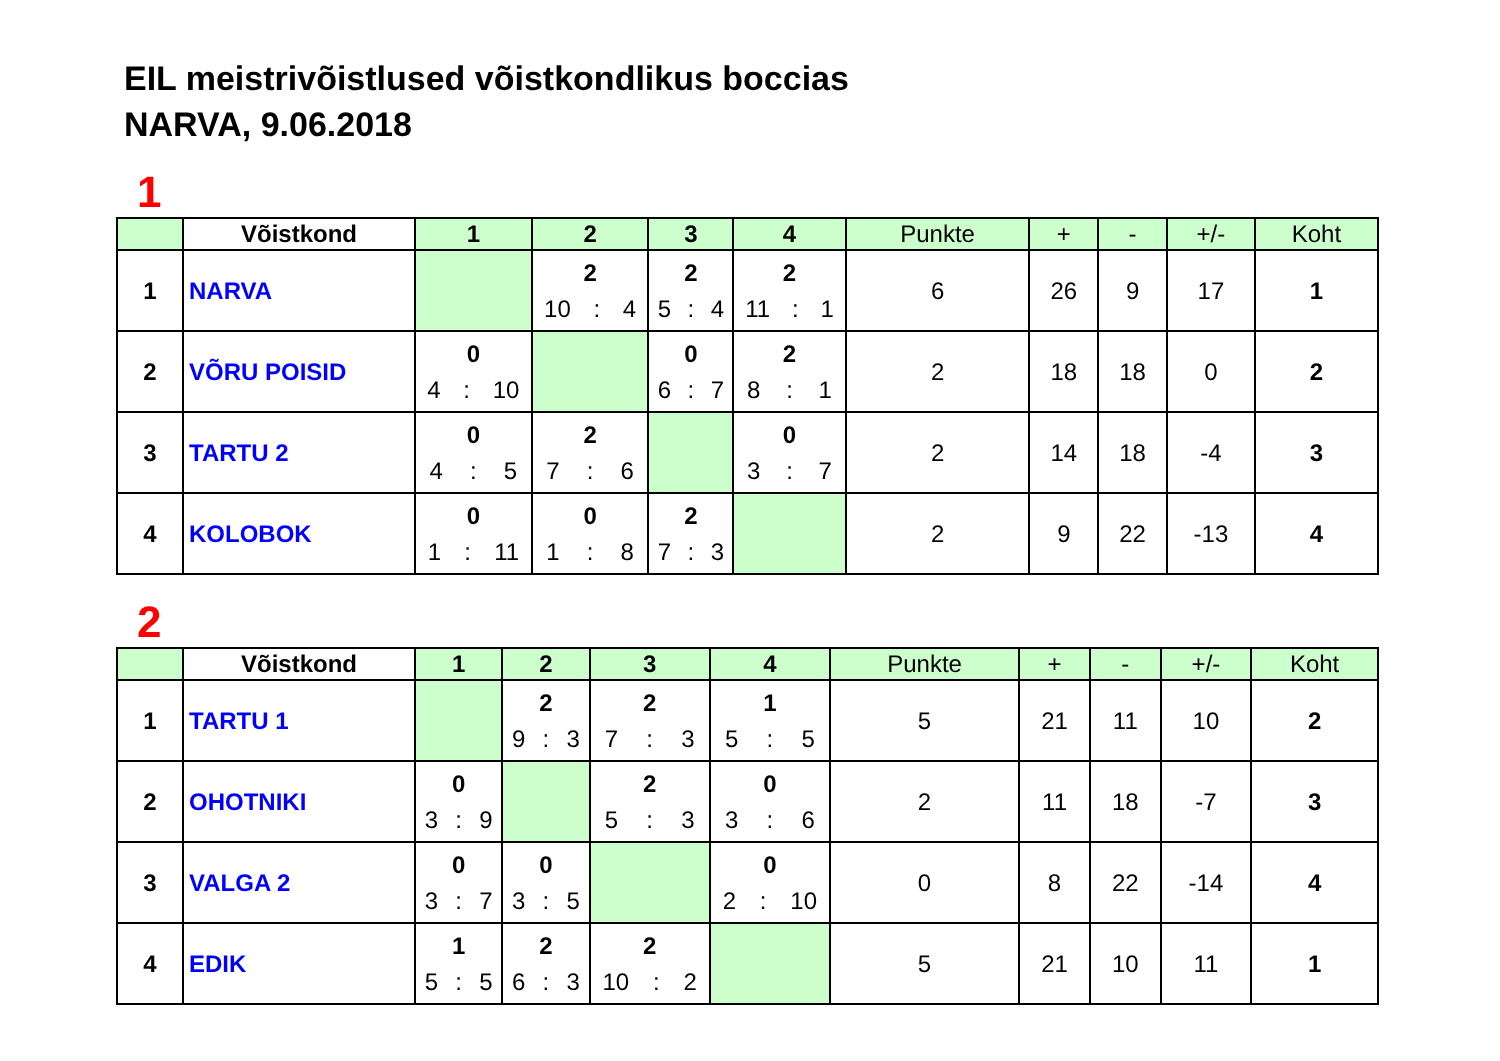EIL meistrivõistlused võistkondlikus boccias
NARVA, 9.06.2018
1
| | Võistkond | 1 | 2 | 3 | 4 | Punkte | + | - | +/- | Koht |
| --- | --- | --- | --- | --- | --- | --- | --- | --- | --- | --- |
| 1 | NARVA | | 2 10 : 4 | 2 5 : 4 | 2 11 : 1 | 6 | 26 | 9 | 17 | 1 |
| 2 | VÕRU POISID | 0 4 : 10 | | 0 6 : 7 | 2 8 : 1 | 2 | 18 | 18 | 0 | 2 |
| 3 | TARTU 2 | 0 4 : 5 | 2 7 : 6 | | 0 3 : 7 | 2 | 14 | 18 | -4 | 3 |
| 4 | KOLOBOK | 0 1 : 11 | 0 1 : 8 | 2 7 : 3 | | 2 | 9 | 22 | -13 | 4 |
2
| | Võistkond | 1 | 2 | 3 | 4 | Punkte | + | - | +/- | Koht |
| --- | --- | --- | --- | --- | --- | --- | --- | --- | --- | --- |
| 1 | TARTU 1 | | 2 9 : 3 | 2 7 : 3 | 1 5 : 5 | 5 | 21 | 11 | 10 | 2 |
| 2 | OHOTNIKI | 0 3 : 9 | | 2 5 : 3 | 0 3 : 6 | 2 | 11 | 18 | -7 | 3 |
| 3 | VALGA 2 | 0 3 : 7 | 0 3 : 5 | | 0 2 : 10 | 0 | 8 | 22 | -14 | 4 |
| 4 | EDIK | 1 5 : 5 | 2 6 : 3 | 2 10 : 2 | | 5 | 21 | 10 | 11 | 1 |